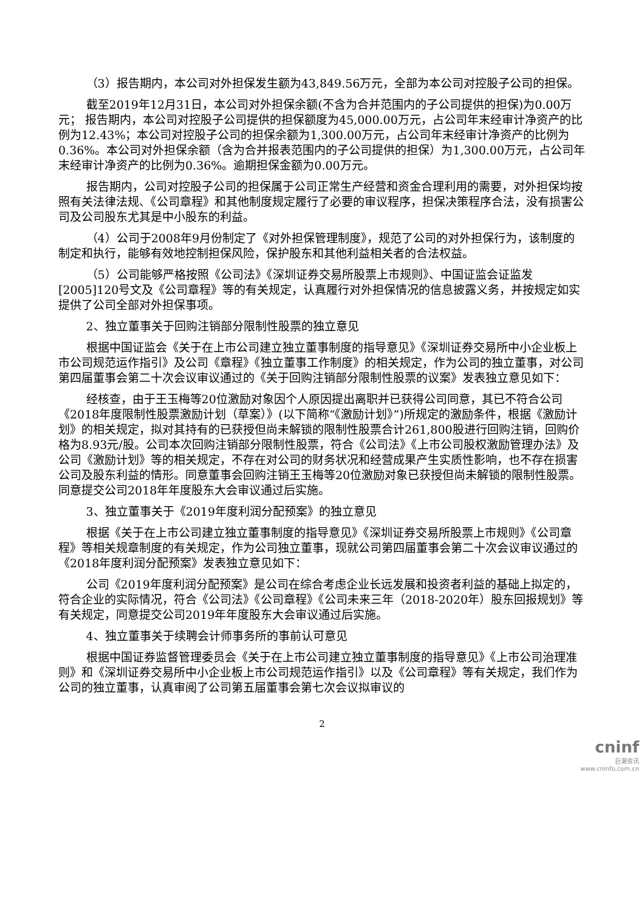（3）报告期内，本公司对外担保发生额为43,849.56万元，全部为本公司对控股子公司的担保。
截至2019年12月31日，本公司对外担保余额(不含为合并范围内的子公司提供的担保)为0.00万元； 报告期内，本公司对控股子公司提供的担保额度为45,000.00万元，占公司年末经审计净资产的比例为12.43%；本公司对控股子公司的担保余额为1,300.00万元，占公司年末经审计净资产的比例为0.36%。本公司对外担保余额（含为合并报表范围内的子公司提供的担保）为1,300.00万元，占公司年末经审计净资产的比例为0.36%。逾期担保金额为0.00万元。
报告期内，公司对控股子公司的担保属于公司正常生产经营和资金合理利用的需要，对外担保均按照有关法律法规、《公司章程》和其他制度规定履行了必要的审议程序，担保决策程序合法，没有损害公司及公司股东尤其是中小股东的利益。
（4）公司于2008年9月份制定了《对外担保管理制度》，规范了公司的对外担保行为，该制度的制定和执行，能够有效地控制担保风险，保护股东和其他利益相关者的合法权益。
（5）公司能够严格按照《公司法》《深圳证券交易所股票上市规则》、中国证监会证监发 [2005]120号文及《公司章程》等的有关规定，认真履行对外担保情况的信息披露义务，并按规定如实提供了公司全部对外担保事项。
2、独立董事关于回购注销部分限制性股票的独立意见
根据中国证监会《关于在上市公司建立独立董事制度的指导意见》《深圳证券交易所中小企业板上市公司规范运作指引》及公司《章程》《独立董事工作制度》的相关规定，作为公司的独立董事，对公司第四届董事会第二十次会议审议通过的《关于回购注销部分限制性股票的议案》发表独立意见如下：
经核查，由于王玉梅等20位激励对象因个人原因提出离职并已获得公司同意，其已不符合公司《2018年度限制性股票激励计划（草案）》(以下简称“《激励计划》”)所规定的激励条件，根据《激励计划》的相关规定，拟对其持有的已获授但尚未解锁的限制性股票合计261,800股进行回购注销，回购价格为8.93元/股。公司本次回购注销部分限制性股票，符合《公司法》《上市公司股权激励管理办法》及公司《激励计划》等的相关规定，不存在对公司的财务状况和经营成果产生实质性影响，也不存在损害公司及股东利益的情形。同意董事会回购注销王玉梅等20位激励对象已获授但尚未解锁的限制性股票。同意提交公司2018年年度股东大会审议通过后实施。
3、独立董事关于《2019年度利润分配预案》的独立意见
根据《关于在上市公司建立独立董事制度的指导意见》《深圳证券交易所股票上市规则》《公司章程》等相关规章制度的有关规定，作为公司独立董事，现就公司第四届董事会第二十次会议审议通过的《2018年度利润分配预案》发表独立意见如下：
公司《2019年度利润分配预案》是公司在综合考虑企业长远发展和投资者利益的基础上拟定的，符合企业的实际情况，符合《公司法》《公司章程》《公司未来三年（2018-2020年）股东回报规划》等有关规定，同意提交公司2019年年度股东大会审议通过后实施。
4、独立董事关于续聘会计师事务所的事前认可意见
根据中国证券监督管理委员会《关于在上市公司建立独立董事制度的指导意见》《上市公司治理准则》和《深圳证券交易所中小企业板上市公司规范运作指引》以及《公司章程》等有关规定，我们作为公司的独立董事，认真审阅了公司第五届董事会第七次会议拟审议的
2
cninf
巨潮资讯
www.cninfo.com.cn